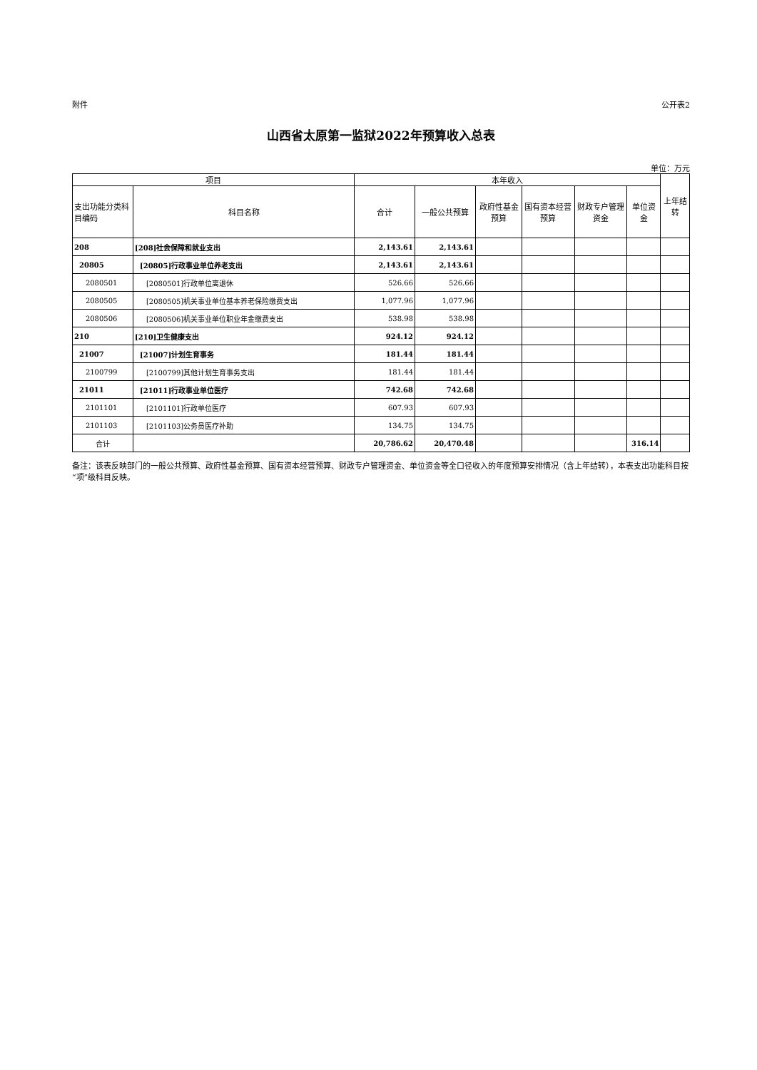附件 公开表2
山西省太原第一监狱2022年预算收入总表
单位：万元
| 项目 | | 本年收入 | | | | | | 上年结转 |
| --- | --- | --- | --- | --- | --- | --- | --- | --- |
| 支出功能分类科目编码 | 科目名称 | 合计 | 一般公共预算 | 政府性基金预算 | 国有资本经营预算 | 财政专户管理资金 | 单位资金 | |
| 208 | [208]社会保障和就业支出 | 2,143.61 | 2,143.61 | | | | | |
| 20805 | [20805]行政事业单位养老支出 | 2,143.61 | 2,143.61 | | | | | |
| 2080501 | [2080501]行政单位离退休 | 526.66 | 526.66 | | | | | |
| 2080505 | [2080505]机关事业单位基本养老保险缴费支出 | 1,077.96 | 1,077.96 | | | | | |
| 2080506 | [2080506]机关事业单位职业年金缴费支出 | 538.98 | 538.98 | | | | | |
| 210 | [210]卫生健康支出 | 924.12 | 924.12 | | | | | |
| 21007 | [21007]计划生育事务 | 181.44 | 181.44 | | | | | |
| 2100799 | [2100799]其他计划生育事务支出 | 181.44 | 181.44 | | | | | |
| 21011 | [21011]行政事业单位医疗 | 742.68 | 742.68 | | | | | |
| 2101101 | [2101101]行政单位医疗 | 607.93 | 607.93 | | | | | |
| 2101103 | [2101103]公务员医疗补助 | 134.75 | 134.75 | | | | | |
| 合计 | | 20,786.62 | 20,470.48 | | | | 316.14 | |
备注：该表反映部门的一般公共预算、政府性基金预算、国有资本经营预算、财政专户管理资金、单位资金等全口径收入的年度预算安排情况（含上年结转），本表支出功能科目按“项”级科目反映。